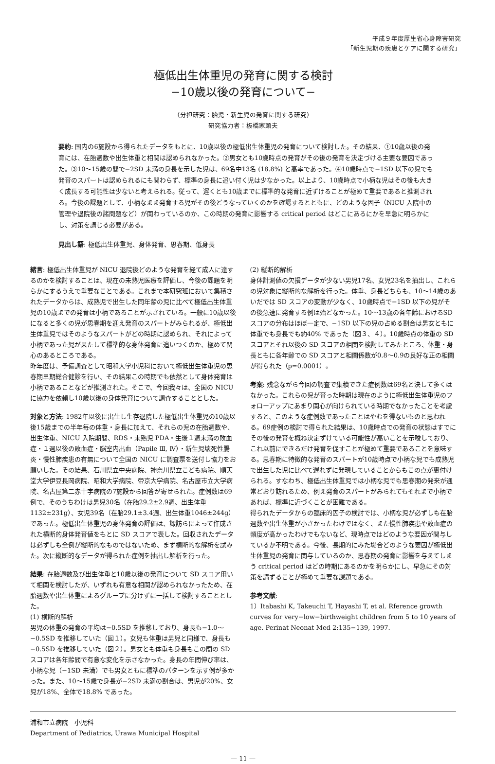平成９年度厚生省心身障害研究
「新生児期の疾患とケアに関する研究」
極低出生体重児の発育に関する検討
−10歳以後の発育について−
（分担研究：胎児・新生児の発育に関する研究）
研究協力者：板橋家頭夫
要約: 国内の6施設から得られたデータをもとに、10歳以後の極低出生体重児の発育について検討した。その結果、①10歳以後の発育には、在胎週数や出生体重と相関は認められなかった。②男女とも10歳時点の発育がその後の発育を決定づける主要な要因であった。③10〜15歳の間で−2SD 未満の身長を示した児は、69名中13名 (18.8%) と高率であった。④10歳時点で−1SD 以下の児でも発育のスパートは認められるにも関わらず、標準の身長に追い付く児は少なかった。以上より、10歳時点で小柄な児はその後も大きく成長する可能性は少ないと考えられる。従って、遅くとも10歳までに標準的な発育に近ずけることが極めて重要であると推測される。今後の課題として、小柄なまま発育する児がその後どうなっていくのかを確認するとともに、どのような因子（NICU 入院中の管理や退院後の諸問題など）が関わっているのか、この時期の発育に影響する critical period はどこにあるにかを早急に明らかにし、対策を講じる必要がある。
見出し語: 極低出生体重児、身体発育、思春期、低身長
緒言: 極低出生体重児が NICU 退院後どのような発育を経て成人に達するのかを検討することは、現在の未熟児医療を評価し、今後の課題を明らかにするうえで重要なことである。これまで本研究班において集積されたデータからは、成熟児で出生した同年齢の児に比べて極低出生体重児の10歳までの発育は小柄であることが示されている。一般に10歳以後になると多くの児が思春期を迎え発育のスパートがみられるが、極低出生体重児ではそのようなスパートがどの時期に認められ、それによって小柄であった児が果たして標準的な身体発育に追いつくのか、極めて関心のあるところである。
昨年度は、予備調査として昭和大学小児科において極低出生体重児の思春期早期総合健診を行い、その結果この時期でも依然として身体発育は小柄であることなどが推測された。そこで、今回我々は、全国の NICU に協力を依頼し10歳以後の身体発育について調査することとした。
対象と方法: 1982年以後に出生し生存退院した極低出生体重児の10歳以後15歳までの半年毎の体重・身長に加えて、それらの児の在胎週数や、出生体重、NICU 入院期間、RDS・未熟児 PDA・生後１週未満の敗血症・１週以後の敗血症・脳室内出血（Papile Ⅲ, Ⅳ）・新生児壊死性腸炎・慢性肺疾患の有無について全国の NICU に調査票を送付し協力をお願いした。その結果、石川県立中央病院、神奈川県立こども病院、順天堂大学伊豆長岡病院、昭和大学病院、帝京大学病院、名古屋市立大学病院、名古屋第二赤十字病院の7施設から回答が寄せられた。症例数は69例で、そのうちわけは男児30名（在胎29.2±2.9週、出生体重1132±231g）、女児39名（在胎29.1±3.4週、出生体重1046±244g）であった。極低出生体重児の身体発育の評価は、諏訪らによって作成された横断的身体発育値をもとに SD スコアで表した。回収されたデータは必ずしも全例が縦断的なものではないため、まず横断的な解析を試みた。次に縦断的なデータが得られた症例を抽出し解析を行った。
結果: 在胎週数及び出生体重と10歳以後の発育について SD スコア用いて相関を検討したが、いずれも有意な相関が認められなかったため、在胎週数や出生体重によるグループに分けずに一括して検討することとした。
(1) 横断的解析
男児の体重の発育の平均は−0.5SD を推移しており、身長も−1.0〜−0.5SD を推移していた（図１）。女児も体重は男児と同様で、身長も−0.5SD を推移していた（図２）。男女とも体重も身長もこの間の SD スコアは各年齢間で有意な変化を示さなかった。身長の年間伸び率は、小柄な児（−1SD 未満）でも男女ともに標準のパターンを示す例が多かった。また、10〜15歳で身長が−2SD 未満の割合は、男児が20%、女児が18%、全体で18.8% であった。
(2) 縦断的解析
身体計測値の欠損データが少ない男児17名、女児23名を抽出し、これらの児対象に縦断的な解析を行った。体重、身長どちらも、10〜14歳のあいだでは SD スコアの変動が少なく、10歳時点で−1SD 以下の児がその後急速に発育する例は殆どなかった。10〜13歳の各年齢におけるSD スコアの分布はほぼ一定で、−1SD 以下の児の占める割合は男女ともに体重でも身長でも約40% であった（図３、４）。10歳時点の体重の SD スコアとそれ以後の SD スコアの相関を検討してみたところ、体重・身長ともに各年齢での SD スコアと相関係数が0.8〜0.9の良好な正の相関が得られた（p=0.0001）。
考案: 残念ながら今回の調査で集積できた症例数は69名と決して多くはなかった。これらの児が育った時期は現在のように極低出生体重児のフォローアップにあまり関心が向けられている時期でなかったことを考慮すると、このような症例数であったことはやむを得ないものと思われる。69症例の検討で得られた結果は、10歳時点での発育の状態はすでにその後の発育を概ね決定ずけている可能性が高いことを示唆しており、これ以前にできるだけ発育を促すことが極めて重要であることを意味する。思春期に特徴的な発育のスパートが10歳時点で小柄な児でも成熟児で出生した児に比べて遅れずに発現していることからもこの点が裏付けられる。すなわち、極低出生体重児では小柄な児でも思春期の発来が通常どおり訪れるため、例え発育のスパートがみられてもそれまで小柄であれば、標準に近づくことが困難である。
得られたデータからの臨床的因子の検討では、小柄な児が必ずしも在胎週数や出生体重が小さかったわけではなく、また慢性肺疾患や敗血症の頻度が高かったわけでもないなど、現時点ではどのような要因が関与しているか不明である。今後、長期的にみた場合どのような要因が極低出生体重児の発育に関与しているのか、思春期の発育に影響を与えてしまう critical period はどの時期にあるのかを明らかにし、早急にその対策を講ずることが極めて重要な課題である。
参考文献:
1）Itabashi K, Takeuchi T, Hayashi T, et al. Rference growth curves for very−low−birthweight children from 5 to 10 years of age. Perinat Neonat Med 2:135−139, 1997.
浦和市立病院　小児科
Department of Pediatrics, Urawa Municipal Hospital
— 11 —